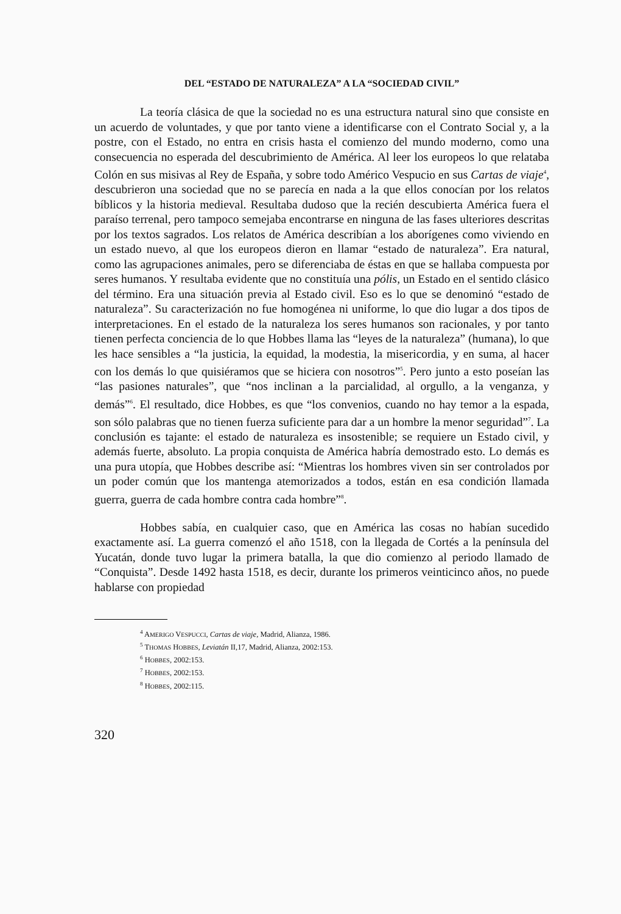DEL “ESTADO DE NATURALEZA” A LA “SOCIEDAD CIVIL”
La teoría clásica de que la sociedad no es una estructura natural sino que consiste en un acuerdo de voluntades, y que por tanto viene a identificarse con el Contrato Social y, a la postre, con el Estado, no entra en crisis hasta el comienzo del mundo moderno, como una consecuencia no esperada del descubrimiento de América. Al leer los europeos lo que relataba Colón en sus misivas al Rey de España, y sobre todo Américo Vespucio en sus Cartas de viaje<sup>4</sup>, descubrieron una sociedad que no se parecía en nada a la que ellos conocían por los relatos bíblicos y la historia medieval. Resultaba dudoso que la recién descubierta América fuera el paraíso terrenal, pero tampoco semejaba encontrarse en ninguna de las fases ulteriores descritas por los textos sagrados. Los relatos de América describían a los aborígenes como viviendo en un estado nuevo, al que los europeos dieron en llamar “estado de naturaleza”. Era natural, como las agrupaciones animales, pero se diferenciaba de éstas en que se hallaba compuesta por seres humanos. Y resultaba evidente que no constituía una pólis, un Estado en el sentido clásico del término. Era una situación previa al Estado civil. Eso es lo que se denominó “estado de naturaleza”. Su caracterización no fue homogénea ni uniforme, lo que dio lugar a dos tipos de interpretaciones. En el estado de la naturaleza los seres humanos son racionales, y por tanto tienen perfecta conciencia de lo que Hobbes llama las “leyes de la naturaleza” (humana), lo que les hace sensibles a “la justicia, la equidad, la modestia, la misericordia, y en suma, al hacer con los demás lo que quisiéramos que se hiciera con nosotros”<sup>5</sup>. Pero junto a esto poseían las “las pasiones naturales”, que “nos inclinan a la parcialidad, al orgullo, a la venganza, y demás”<sup>6</sup>. El resultado, dice Hobbes, es que “los convenios, cuando no hay temor a la espada, son sólo palabras que no tienen fuerza suficiente para dar a un hombre la menor seguridad”<sup>7</sup>. La conclusión es tajante: el estado de naturaleza es insostenible; se requiere un Estado civil, y además fuerte, absoluto. La propia conquista de América habría demostrado esto. Lo demás es una pura utopía, que Hobbes describe así: “Mientras los hombres viven sin ser controlados por un poder común que los mantenga atemorizados a todos, están en esa condición llamada guerra, guerra de cada hombre contra cada hombre”<sup>8</sup>.
Hobbes sabía, en cualquier caso, que en América las cosas no habían sucedido exactamente así. La guerra comenzó el año 1518, con la llegada de Cortés a la península del Yucatán, donde tuvo lugar la primera batalla, la que dio comienzo al periodo llamado de “Conquista”. Desde 1492 hasta 1518, es decir, durante los primeros veinticinco años, no puede hablarse con propiedad
<sup>4</sup> AMERIGO VESPUCCI, Cartas de viaje, Madrid, Alianza, 1986.
<sup>5</sup> THOMAS HOBBES, Leviatán II,17, Madrid, Alianza, 2002:153.
<sup>6</sup> HOBBES, 2002:153.
<sup>7</sup> HOBBES, 2002:153.
<sup>8</sup> HOBBES, 2002:115.
320